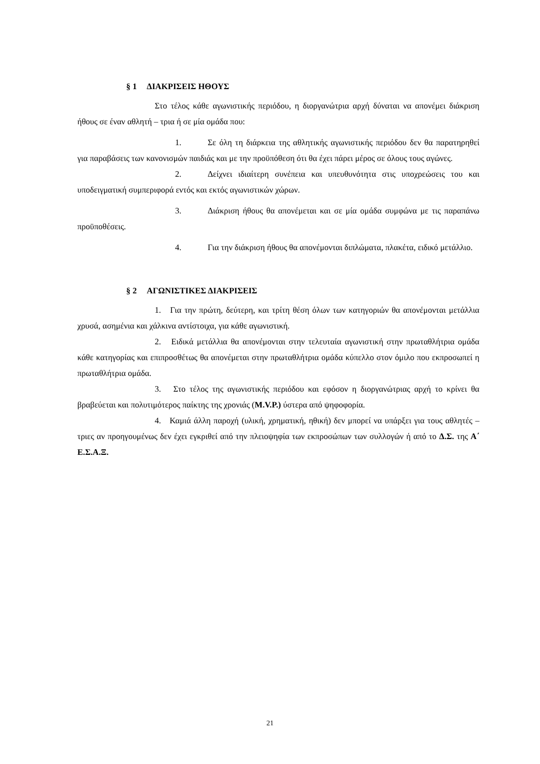§ 1 ΔΙΑΚΡΙΣΕΙΣ ΗΘΟΥΣ
Στο τέλος κάθε αγωνιστικής περιόδου, η διοργανώτρια αρχή δύναται να απονέμει διάκριση ήθους σε έναν αθλητή – τρια ή σε μία ομάδα που:
1. Σε όλη τη διάρκεια της αθλητικής αγωνιστικής περιόδου δεν θα παρατηρηθεί για παραβάσεις των κανονισμών παιδιάς και με την προϋπόθεση ότι θα έχει πάρει μέρος σε όλους τους αγώνες.
2. Δείχνει ιδιαίτερη συνέπεια και υπευθυνότητα στις υποχρεώσεις του και υποδειγματική συμπεριφορά εντός και εκτός αγωνιστικών χώρων.
3. Διάκριση ήθους θα απονέμεται και σε μία ομάδα συμφώνα με τις παραπάνω προϋποθέσεις.
4. Για την διάκριση ήθους θα απονέμονται διπλώματα, πλακέτα, ειδικό μετάλλιο.
§ 2 ΑΓΩΝΙΣΤΙΚΕΣ ΔΙΑΚΡΙΣΕΙΣ
1. Για την πρώτη, δεύτερη, και τρίτη θέση όλων των κατηγοριών θα απονέμονται μετάλλια χρυσά, ασημένια και χάλκινα αντίστοιχα, για κάθε αγωνιστική.
2. Ειδικά μετάλλια θα απονέμονται στην τελευταία αγωνιστική στην πρωταθλήτρια ομάδα κάθε κατηγορίας και επιπροσθέτως θα απονέμεται στην πρωταθλήτρια ομάδα κύπελλο στον όμιλο που εκπροσωπεί η πρωταθλήτρια ομάδα.
3. Στο τέλος της αγωνιστικής περιόδου και εφόσον η διοργανώτριας αρχή το κρίνει θα βραβεύεται και πολυτιμότερος παίκτης της χρονιάς (M.V.P.) ύστερα από ψηφοφορία.
4. Καμιά άλλη παροχή (υλική, χρηματική, ηθική) δεν μπορεί να υπάρξει για τους αθλητές –τριες αν προηγουμένως δεν έχει εγκριθεί από την πλειοψηφία των εκπροσώπων των συλλογών ή από το Δ.Σ. της Α΄ Ε.Σ.Α.Ξ.
21